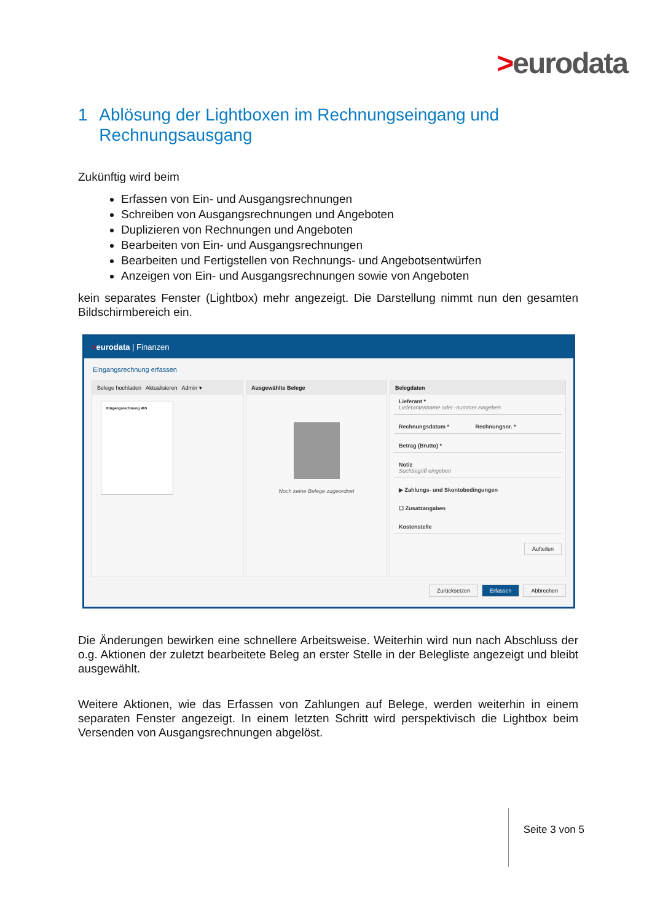>eurodata
1 Ablösung der Lightboxen im Rechnungseingang und Rechnungsausgang
Zukünftig wird beim
Erfassen von Ein- und Ausgangsrechnungen
Schreiben von Ausgangsrechnungen und Angeboten
Duplizieren von Rechnungen und Angeboten
Bearbeiten von Ein- und Ausgangsrechnungen
Bearbeiten und Fertigstellen von Rechnungs- und Angebotsentwürfen
Anzeigen von Ein- und Ausgangsrechnungen sowie von Angeboten
kein separates Fenster (Lightbox) mehr angezeigt. Die Darstellung nimmt nun den gesamten Bildschirmbereich ein.
>eurodata | Finanzen
Eingangsrechnung erfassen
Belege hochladen Aktualisieren Admin ▾
Eingangsrechnung 465
Ausgewählte Belege
Noch keine Belege zugeordnet
Belegdaten
Lieferant *
Lieferantenname oder -nummer eingeben
Rechnungsdatum * Rechnungsnr. *
Betrag (Brutto) *
Notiz
Suchbegriff eingeben
▶ Zahlungs- und Skontobedingungen
☐ Zusatzangaben
Kostenstelle
Aufteilen
Zurücksetzen Erfassen Abbrechen
Die Änderungen bewirken eine schnellere Arbeitsweise. Weiterhin wird nun nach Abschluss der o.g. Aktionen der zuletzt bearbeitete Beleg an erster Stelle in der Belegliste angezeigt und bleibt ausgewählt.
Weitere Aktionen, wie das Erfassen von Zahlungen auf Belege, werden weiterhin in einem separaten Fenster angezeigt. In einem letzten Schritt wird perspektivisch die Lightbox beim Versenden von Ausgangsrechnungen abgelöst.
Seite 3 von 5